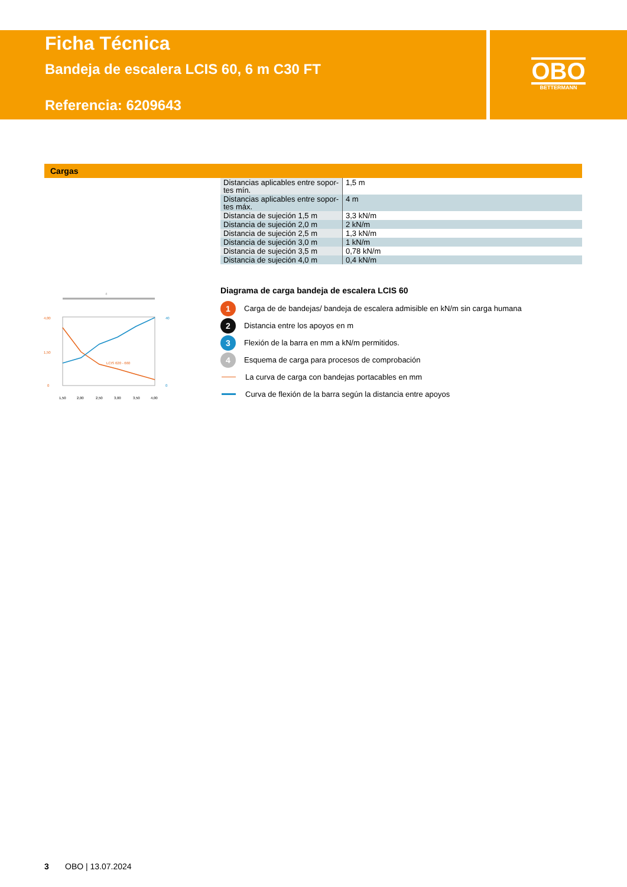Ficha Técnica
Bandeja de escalera LCIS 60, 6 m C30 FT
Referencia: 6209643
OBO
BETTERMANN
Cargas
| Distancias aplicables entre sopor-tes mín. | 1,5 m |
| Distancias aplicables entre sopor-tes máx. | 4 m |
| Distancia de sujeción 1,5 m | 3,3 kN/m |
| Distancia de sujeción 2,0 m | 2 kN/m |
| Distancia de sujeción 2,5 m | 1,3 kN/m |
| Distancia de sujeción 3,0 m | 1 kN/m |
| Distancia de sujeción 3,5 m | 0,78 kN/m |
| Distancia de sujeción 4,0 m | 0,4 kN/m |
4
LCIS 620 - 660
4,00
1,50
0
40
0
1,50
2,00
2,50
3,00
3,50
4,00
Diagrama de carga bandeja de escalera LCIS 60
1
Carga de de bandejas/ bandeja de escalera admisible en kN/m sin carga humana
2
Distancia entre los apoyos en m
3
Flexión de la barra en mm a kN/m permitidos.
4
Esquema de carga para procesos de comprobación
La curva de carga con bandejas portacables en mm
Curva de flexión de la barra según la distancia entre apoyos
3 OBO | 13.07.2024